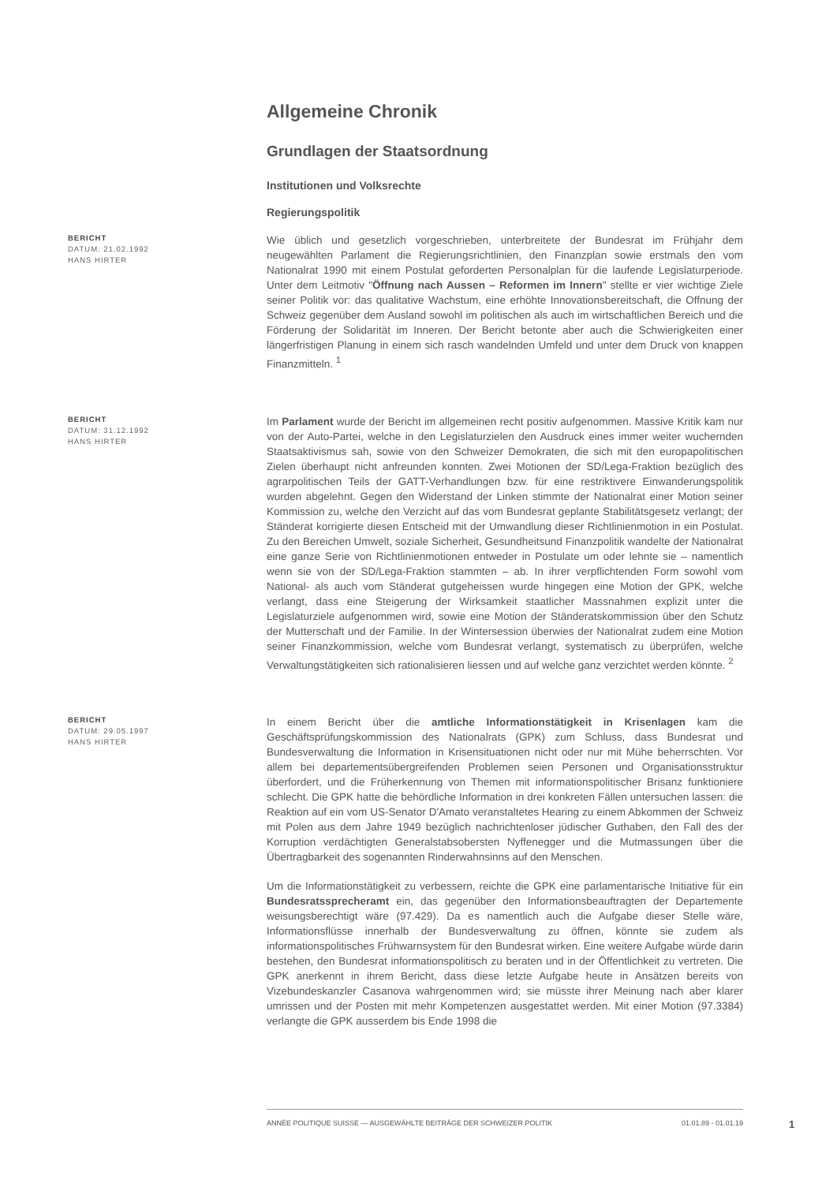Allgemeine Chronik
Grundlagen der Staatsordnung
Institutionen und Volksrechte
Regierungspolitik
BERICHT
DATUM: 21.02.1992
HANS HIRTER
Wie üblich und gesetzlich vorgeschrieben, unterbreitete der Bundesrat im Frühjahr dem neugewählten Parlament die Regierungsrichtlinien, den Finanzplan sowie erstmals den vom Nationalrat 1990 mit einem Postulat geforderten Personalplan für die laufende Legislaturperiode. Unter dem Leitmotiv "Öffnung nach Aussen – Reformen im Innern" stellte er vier wichtige Ziele seiner Politik vor: das qualitative Wachstum, eine erhöhte Innovationsbereitschaft, die Offnung der Schweiz gegenüber dem Ausland sowohl im politischen als auch im wirtschaftlichen Bereich und die Förderung der Solidarität im Inneren. Der Bericht betonte aber auch die Schwierigkeiten einer längerfristigen Planung in einem sich rasch wandelnden Umfeld und unter dem Druck von knappen Finanzmitteln. <sup>1</sup>
BERICHT
DATUM: 31.12.1992
HANS HIRTER
Im Parlament wurde der Bericht im allgemeinen recht positiv aufgenommen. Massive Kritik kam nur von der Auto-Partei, welche in den Legislaturzielen den Ausdruck eines immer weiter wuchernden Staatsaktivismus sah, sowie von den Schweizer Demokraten, die sich mit den europapolitischen Zielen überhaupt nicht anfreunden konnten. Zwei Motionen der SD/Lega-Fraktion bezüglich des agrarpolitischen Teils der GATT-Verhandlungen bzw. für eine restriktivere Einwanderungspolitik wurden abgelehnt. Gegen den Widerstand der Linken stimmte der Nationalrat einer Motion seiner Kommission zu, welche den Verzicht auf das vom Bundesrat geplante Stabilitätsgesetz verlangt; der Ständerat korrigierte diesen Entscheid mit der Umwandlung dieser Richtlinienmotion in ein Postulat. Zu den Bereichen Umwelt, soziale Sicherheit, Gesundheitsund Finanzpolitik wandelte der Nationalrat eine ganze Serie von Richtlinienmotionen entweder in Postulate um oder lehnte sie – namentlich wenn sie von der SD/Lega-Fraktion stammten – ab. In ihrer verpflichtenden Form sowohl vom National- als auch vom Ständerat gutgeheissen wurde hingegen eine Motion der GPK, welche verlangt, dass eine Steigerung der Wirksamkeit staatlicher Massnahmen explizit unter die Legislaturziele aufgenommen wird, sowie eine Motion der Ständeratskommission über den Schutz der Mutterschaft und der Familie. In der Wintersession überwies der Nationalrat zudem eine Motion seiner Finanzkommission, welche vom Bundesrat verlangt, systematisch zu überprüfen, welche Verwaltungstätigkeiten sich rationalisieren liessen und auf welche ganz verzichtet werden könnte. <sup>2</sup>
BERICHT
DATUM: 29.05.1997
HANS HIRTER
In einem Bericht über die amtliche Informationstätigkeit in Krisenlagen kam die Geschäftsprüfungskommission des Nationalrats (GPK) zum Schluss, dass Bundesrat und Bundesverwaltung die Information in Krisensituationen nicht oder nur mit Mühe beherrschten. Vor allem bei departementsübergreifenden Problemen seien Personen und Organisationsstruktur überfordert, und die Früherkennung von Themen mit informationspolitischer Brisanz funktioniere schlecht. Die GPK hatte die behördliche Information in drei konkreten Fällen untersuchen lassen: die Reaktion auf ein vom US-Senator D'Amato veranstaltetes Hearing zu einem Abkommen der Schweiz mit Polen aus dem Jahre 1949 bezüglich nachrichtenloser jüdischer Guthaben, den Fall des der Korruption verdächtigten Generalstabsobersten Nyffenegger und die Mutmassungen über die Übertragbarkeit des sogenannten Rinderwahnsinns auf den Menschen.
Um die Informationstätigkeit zu verbessern, reichte die GPK eine parlamentarische Initiative für ein Bundesratssprecheramt ein, das gegenüber den Informationsbeauftragten der Departemente weisungsberechtigt wäre (97.429). Da es namentlich auch die Aufgabe dieser Stelle wäre, Informationsflüsse innerhalb der Bundesverwaltung zu öffnen, könnte sie zudem als informationspolitisches Frühwarnsystem für den Bundesrat wirken. Eine weitere Aufgabe würde darin bestehen, den Bundesrat informationspolitisch zu beraten und in der Öffentlichkeit zu vertreten. Die GPK anerkennt in ihrem Bericht, dass diese letzte Aufgabe heute in Ansätzen bereits von Vizebundeskanzler Casanova wahrgenommen wird; sie müsste ihrer Meinung nach aber klarer umrissen und der Posten mit mehr Kompetenzen ausgestattet werden. Mit einer Motion (97.3384) verlangte die GPK ausserdem bis Ende 1998 die
ANNÉE POLITIQUE SUISSE — AUSGEWÄHLTE BEITRÄGE DER SCHWEIZER POLITIK 01.01.89 - 01.01.19
1